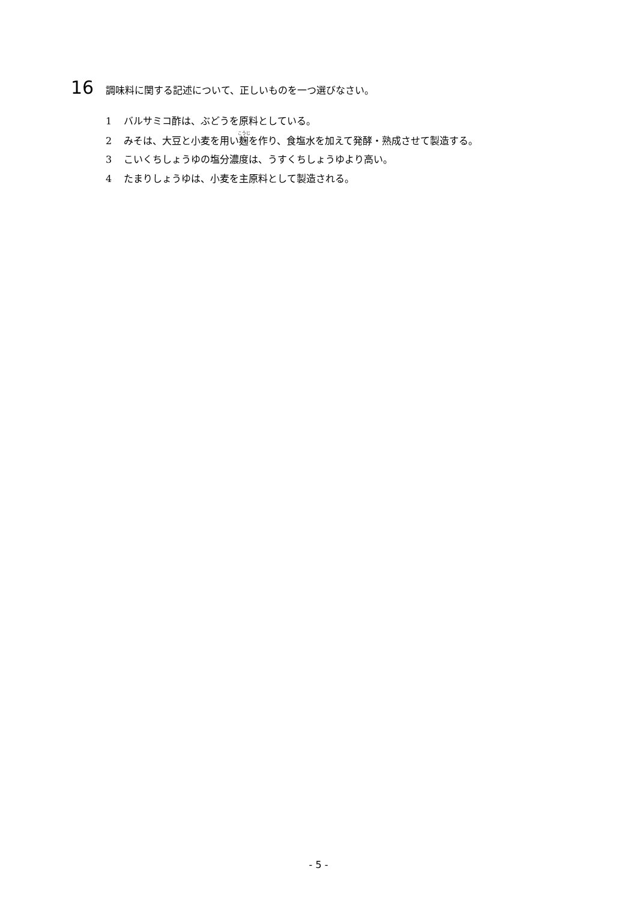16
調味料に関する記述について、正しいものを一つ選びなさい。
1 バルサミコ酢は、ぶどうを原料としている。
2 みそは、大豆と小麦を用い麹を作り、食塩水を加えて発酵・熟成させて製造する。
3 こいくちしょうゆの塩分濃度は、うすくちしょうゆより高い。
4 たまりしょうゆは、小麦を主原料として製造される。
- 5 -